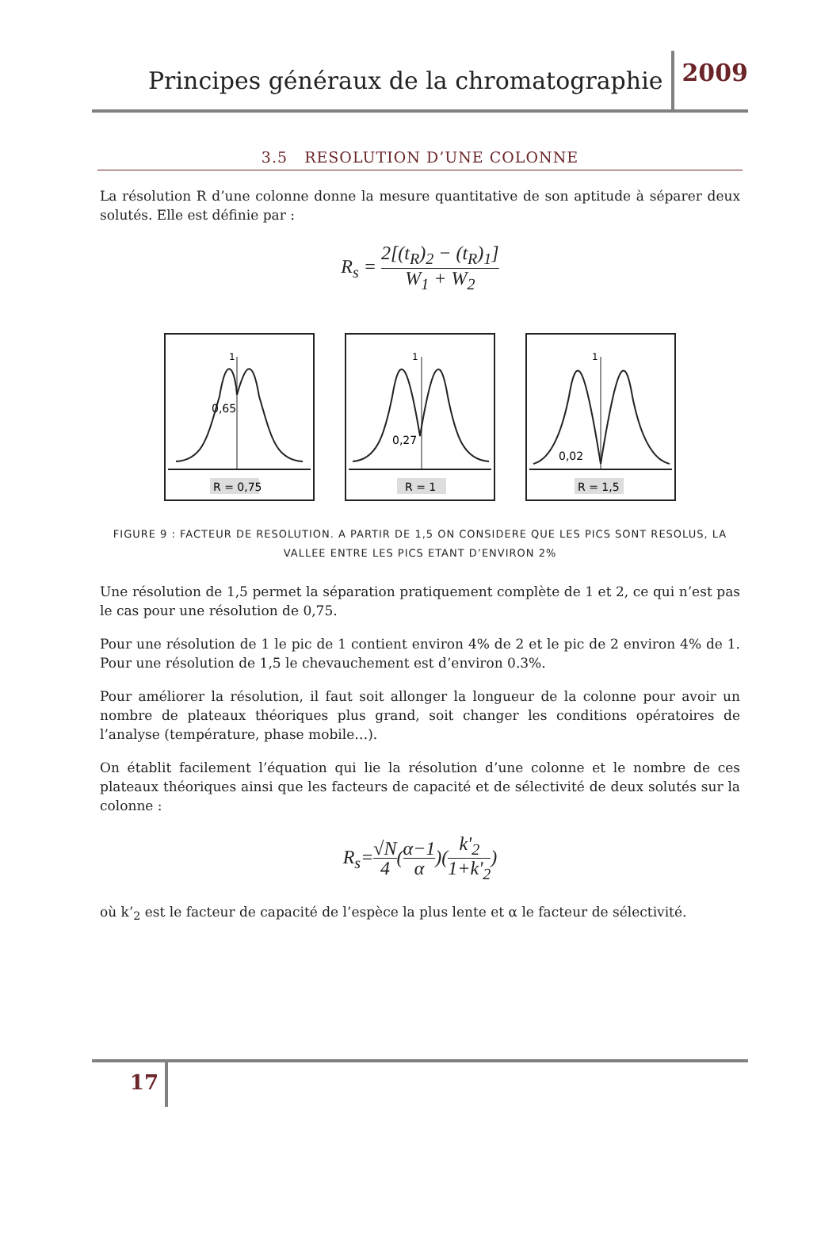Principes généraux de la chromatographie 2009
3.5 RESOLUTION D’UNE COLONNE
La résolution R d’une colonne donne la mesure quantitative de son aptitude à séparer deux solutés. Elle est définie par :
R<sub>s</sub> = 2[(t<sub>R</sub>)<sub>2</sub> − (t<sub>R</sub>)<sub>1</sub>] W<sub>1</sub> + W<sub>2</sub>
0,65
1
R = 0,75
0,27
1
R = 1
0,02
1
R = 1,5
FIGURE 9 : FACTEUR DE RESOLUTION. A PARTIR DE 1,5 ON CONSIDERE QUE LES PICS SONT RESOLUS, LA VALLEE ENTRE LES PICS ETANT D’ENVIRON 2%
Une résolution de 1,5 permet la séparation pratiquement complète de 1 et 2, ce qui n’est pas le cas pour une résolution de 0,75.
Pour une résolution de 1 le pic de 1 contient environ 4% de 2 et le pic de 2 environ 4% de 1. Pour une résolution de 1,5 le chevauchement est d’environ 0.3%.
Pour améliorer la résolution, il faut soit allonger la longueur de la colonne pour avoir un nombre de plateaux théoriques plus grand, soit changer les conditions opératoires de l’analyse (température, phase mobile…).
On établit facilement l’équation qui lie la résolution d’une colonne et le nombre de ces plateaux théoriques ainsi que les facteurs de capacité et de sélectivité de deux solutés sur la colonne :
R<sub>s</sub>=√N 4(α−1 α)(k'<sub>2</sub> 1+k'<sub>2</sub>)
où k’<sub>2</sub> est le facteur de capacité de l’espèce la plus lente et α le facteur de sélectivité.
17